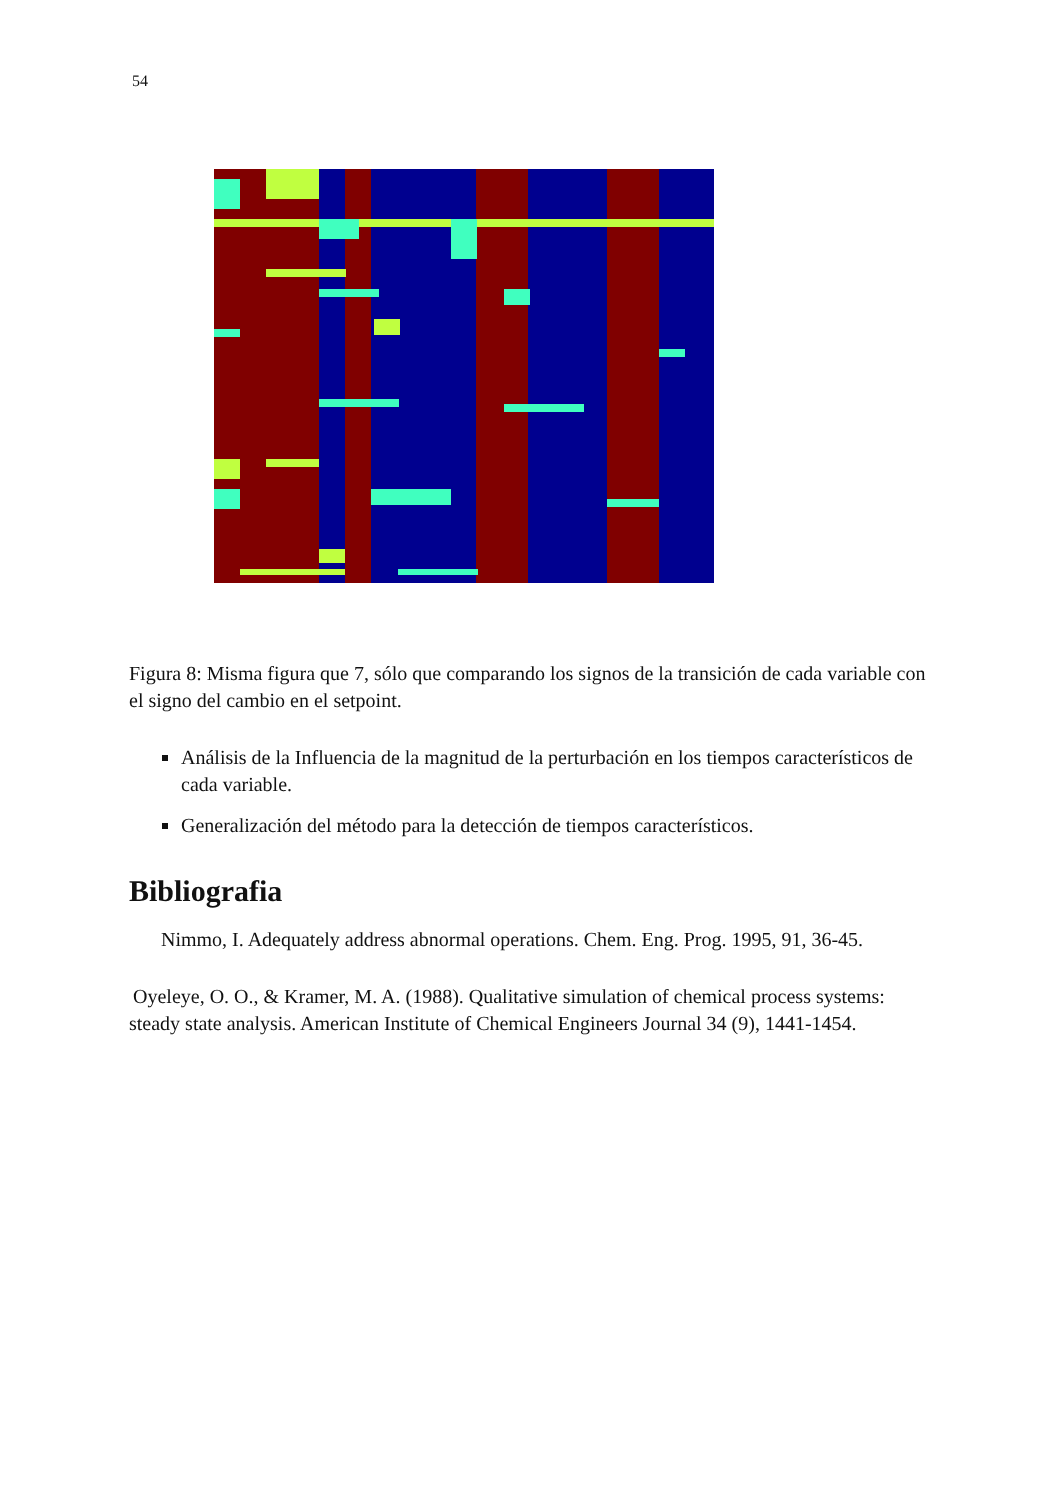54
Figura 8: Misma figura que 7, sólo que comparando los signos de la transición de cada variable con el signo del cambio en el setpoint.
Análisis de la Influencia de la magnitud de la perturbación en los tiempos característicos de cada variable.
Generalización del método para la detección de tiempos característicos.
Bibliografia
Nimmo, I. Adequately address abnormal operations. Chem. Eng. Prog. 1995, 91, 36-45.
Oyeleye, O. O., & Kramer, M. A. (1988). Qualitative simulation of chemical process systems: steady state analysis. American Institute of Chemical Engineers Journal 34 (9), 1441-1454.